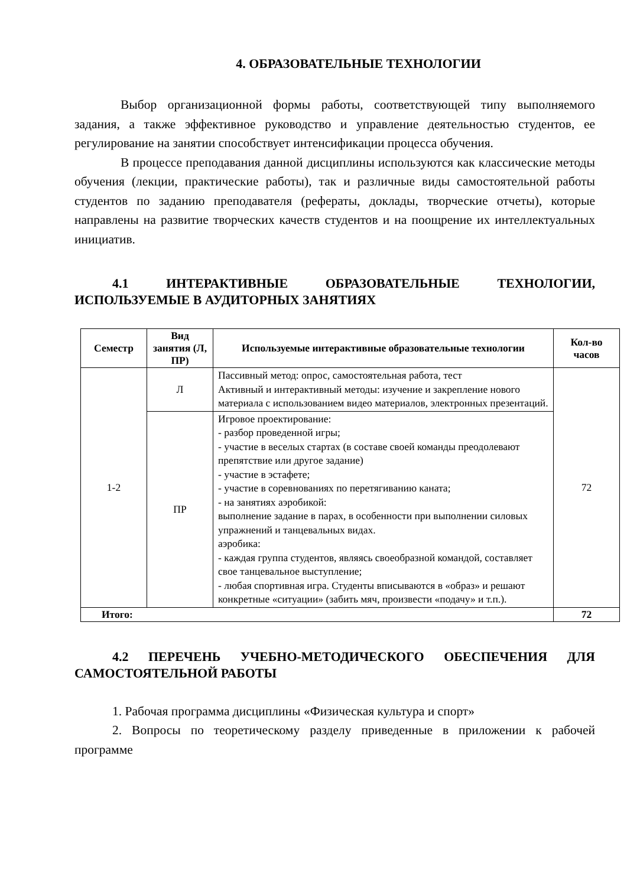4. ОБРАЗОВАТЕЛЬНЫЕ ТЕХНОЛОГИИ
Выбор организационной формы работы, соответствующей типу выполняемого задания, а также эффективное руководство и управление деятельностью студентов, ее регулирование на занятии способствует интенсификации процесса обучения.
В процессе преподавания данной дисциплины используются как классические методы обучения (лекции, практические работы), так и различные виды самостоятельной работы студентов по заданию преподавателя (рефераты, доклады, творческие отчеты), которые направлены на развитие творческих качеств студентов и на поощрение их интеллектуальных инициатив.
4.1 ИНТЕРАКТИВНЫЕ ОБРАЗОВАТЕЛЬНЫЕ ТЕХНОЛОГИИ, ИСПОЛЬЗУЕМЫЕ В АУДИТОРНЫХ ЗАНЯТИЯХ
| Семестр | Вид занятия (Л, ПР) | Используемые интерактивные образовательные технологии | Кол-во часов |
| --- | --- | --- | --- |
| 1-2 | Л | Пассивный метод: опрос, самостоятельная работа, тест Активный и интерактивный методы: изучение и закрепление нового материала с использованием видео материалов, электронных презентаций. | 72 |
| | ПР | Игровое проектирование: - разбор проведенной игры; - участие в веселых стартах (в составе своей команды преодолевают препятствие или другое задание) - участие в эстафете; - участие в соревнованиях по перетягиванию каната; - на занятиях аэробикой: выполнение задание в парах, в особенности при выполнении силовых упражнений и танцевальных видах. аэробика: - каждая группа студентов, являясь своеобразной командой, составляет свое танцевальное выступление; - любая спортивная игра. Студенты вписываются в «образ» и решают конкретные «ситуации» (забить мяч, произвести «подачу» и т.п.). | |
| Итого: | | | 72 |
4.2 ПЕРЕЧЕНЬ УЧЕБНО-МЕТОДИЧЕСКОГО ОБЕСПЕЧЕНИЯ ДЛЯ САМОСТОЯТЕЛЬНОЙ РАБОТЫ
1. Рабочая программа дисциплины «Физическая культура и спорт»
2. Вопросы по теоретическому разделу приведенные в приложении к рабочей программе